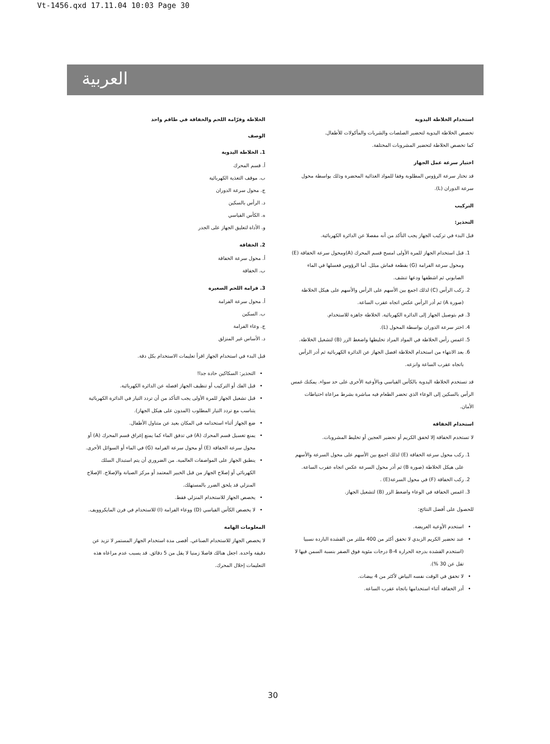Vt-1456.qxd 17.11.04 10:03 Page 30
العربية
استخدام الخلاطة اليدوية
تخصص الخلاطة اليدوية لتحضير الصلصات والشربات والمأكولات للأطفال.
كما تخصص الخلاطة لتحضير المشروبات المختلفة.
اختيار سرعة عمل الجهاز
قد تختار سرعة الرؤوس المطلوبة وفقا للمواد الغذائية المحضرة وذلك بواسطة محول سرعة الدوران (L).
التركيب
التحذير:
قبل البدء في تركيب الجهاز يجب التأكد من أنه مفصلا عن الدائرة الكهربائية.
1. قبل استخدام الجهاز للمرة الأولى امسح قسم المحرك (A)ومحول سرعة الخفاقة (E) ومحول سرعة الفرامة (G) بقطعة قماش مبلل. أما الرؤوس فغسلها في الماء الصابوني ثم اشطفها ودعها تنشف.
2. ركب الرأس (C) لذلك اجمع بين الأسهم على الرأس والأسهم على هيكل الخلاطة (صورة A) ثم أدر الرأس عكس اتجاه عقرب الساعة.
3. قم بتوصيل الجهاز إلى الدائرة الكهربائية. الخلاطة جاهزة للاستخدام.
4. اختر سرعة الدوران بواسطة المحول (L).
5. اغمس رأس الخلاطة في المواد المراد تخليطها واضغط الزر (B) لتشغيل الخلاطة.
6. بعد الانتهاء من استخدام الخلاطة افصل الجهاز عن الدائرة الكهربائية ثم أدر الرأس باتجاه عقرب الساعة وانزعه.
قد تستخدم الخلاطة اليدوية بالكأس القياسي وبالأوعية الأخرى على حد سواء. يمكنك غمس الرأس بالسكين إلى الوعاء الذي تحضر الطعام فيه مباشرة بشرط مراعاة احتياطات الأمان.
استخدام الخفاقة
لا تستخدم الخفاقة إلا لخفق الكريم أو تحضير العجين أو تخليط المشروبات.
1. ركب محول سرعة الخفاقة (E) لذلك اجمع بين الأسهم على محول السرعة والأسهم على هيكل الخلاطة (صورة B) ثم أدر محول السرعة عكس اتجاه عقرب الساعة.
2. ركب الخفاقة (F) في محول السرعة(E) .
3. اغمس الخفاقة في الوعاء واضغط الزر (B) لتشغيل الجهاز.
للحصول على أفضل النتائج:
استخدم الأوعية العريضة.
عند تحضير الكريم الزبدي لا تخفق أكثر من 400 مللتر من القشدة الباردة نسبيا (استخدم القشدة بدرجة الحرارة 4-8 درجات مئوية فوق الصفر بنسبة السمن فيها لا تقل عن 30 %).
لا تخفق في الوقت نفسه البياض لأكثر من 4 بيضات.
أدر الخفاقة أثناء استخدامها باتجاه عقرب الساعة.
الخلاطة وفرّامة اللحم والخفاقة في طاقم واحد
الوصف
1. الخلاطة اليدوية
أ. قسم المحرك
ب. موقف التغذية الكهربائية
ج. محول سرعة الدوران
د. الرأس بالسكين
ه. الكأس القياسي
و. الأداة لتعليق الجهاز على الجدر
2. الخفاقة
أ. محول سرعة الخفاقة
ب. الخفاقة
3. فرامة اللحم الصغيرة
أ. محول سرعة الفرامة
ب. السكين
ج. وعاء الفرامة
د. الأساس غير المنزلق
قبل البدء في استخدام الجهاز اقرأ تعليمات الاستخدام بكل دقة.
التحذير: السكاكين حادة جدا!
قبل الفك أو التركيب أو تنظيف الجهاز افصله عن الدائرة الكهربائية.
قبل تشغيل الجهاز للمرة الأولى يجب التأكد من أن تردد التيار في الدائرة الكهربائية يتناسب مع تردد التيار المطلوب (المدون على هيكل الجهاز).
ضع الجهاز أثناء استخدامه في المكان بعيد عن متناول الأطفال.
يمنع تغسيل قسم المحرك (A) في تدفق الماء كما يمنع إغراق قسم المحرك (A) أو محول سرعة الخفاقة (E) أو محول سرعة الفرامة (G) في الماء أو السوائل الأخرى.
ينطبق الجهاز على المواصفات العالمية. من الضروري أن يتم استبدال السلك الكهربائي أو إصلاح الجهاز من قبل الخبير المعتمد أو مركز الصيانة والإصلاح. الإصلاح المنزلي قد يلحق الضرر بالمستهلك.
يخصص الجهاز للاستخدام المنزلي فقط.
لا يخصص الكأس القياسي (D) ووعاء الفرامة (I) للاستخدام في فرن المايكروويف.
المعلومات الهامة
لا يخصص الجهاز للاستخدام الصناعي. أقصى مدة استخدام الجهاز المستمر لا تزيد عن دقيقة واحدة. اجعل هنالك فاصلا زمنيا لا يقل من 5 دقائق. قد يسبب عدم مراعاة هذه التعليمات إخلال المحرك.
30